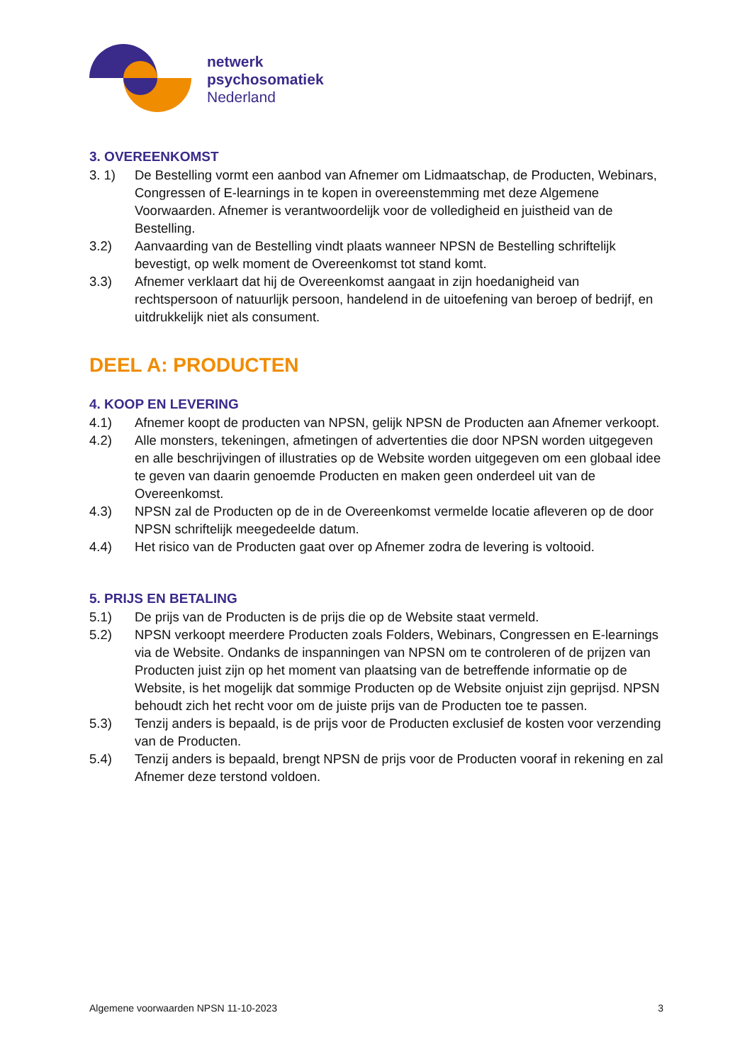netwerk
psychosomatiek
Nederland
3. OVEREENKOMST
3. 1) De Bestelling vormt een aanbod van Afnemer om Lidmaatschap, de Producten, Webinars, Congressen of E-learnings in te kopen in overeenstemming met deze Algemene Voorwaarden. Afnemer is verantwoordelijk voor de volledigheid en juistheid van de Bestelling.
3.2) Aanvaarding van de Bestelling vindt plaats wanneer NPSN de Bestelling schriftelijk bevestigt, op welk moment de Overeenkomst tot stand komt.
3.3) Afnemer verklaart dat hij de Overeenkomst aangaat in zijn hoedanigheid van rechtspersoon of natuurlijk persoon, handelend in de uitoefening van beroep of bedrijf, en uitdrukkelijk niet als consument.
DEEL A: PRODUCTEN
4. KOOP EN LEVERING
4.1) Afnemer koopt de producten van NPSN, gelijk NPSN de Producten aan Afnemer verkoopt.
4.2) Alle monsters, tekeningen, afmetingen of advertenties die door NPSN worden uitgegeven en alle beschrijvingen of illustraties op de Website worden uitgegeven om een globaal idee te geven van daarin genoemde Producten en maken geen onderdeel uit van de Overeenkomst.
4.3) NPSN zal de Producten op de in de Overeenkomst vermelde locatie afleveren op de door NPSN schriftelijk meegedeelde datum.
4.4) Het risico van de Producten gaat over op Afnemer zodra de levering is voltooid.
5. PRIJS EN BETALING
5.1) De prijs van de Producten is de prijs die op de Website staat vermeld.
5.2) NPSN verkoopt meerdere Producten zoals Folders, Webinars, Congressen en E-learnings via de Website. Ondanks de inspanningen van NPSN om te controleren of de prijzen van Producten juist zijn op het moment van plaatsing van de betreffende informatie op de Website, is het mogelijk dat sommige Producten op de Website onjuist zijn geprijsd. NPSN behoudt zich het recht voor om de juiste prijs van de Producten toe te passen.
5.3) Tenzij anders is bepaald, is de prijs voor de Producten exclusief de kosten voor verzending van de Producten.
5.4) Tenzij anders is bepaald, brengt NPSN de prijs voor de Producten vooraf in rekening en zal Afnemer deze terstond voldoen.
Algemene voorwaarden NPSN 11-10-2023 3